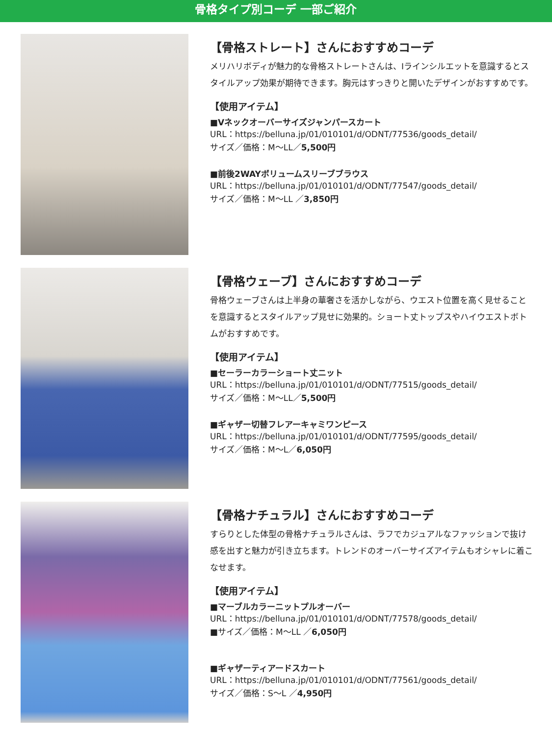骨格タイプ別コーデ 一部ご紹介
【骨格ストレート】さんにおすすめコーデ
メリハリボディが魅力的な骨格ストレートさんは、Iラインシルエットを意識するとスタイルアップ効果が期待できます。胸元はすっきりと開いたデザインがおすすめです。
【使用アイテム】
■Vネックオーバーサイズジャンパースカート
URL：https://belluna.jp/01/010101/d/ODNT/77536/goods_detail/
サイズ／価格：M～LL／5,500円
■前後2WAYボリュームスリーブブラウス
URL：https://belluna.jp/01/010101/d/ODNT/77547/goods_detail/
サイズ／価格：M～LL ／3,850円
【骨格ウェーブ】さんにおすすめコーデ
骨格ウェーブさんは上半身の華奢さを活かしながら、ウエスト位置を高く見せることを意識するとスタイルアップ見せに効果的。ショート丈トップスやハイウエストボトムがおすすめです。
【使用アイテム】
■セーラーカラーショート丈ニット
URL：https://belluna.jp/01/010101/d/ODNT/77515/goods_detail/
サイズ／価格：M～LL／5,500円
■ギャザー切替フレアーキャミワンピース
URL：https://belluna.jp/01/010101/d/ODNT/77595/goods_detail/
サイズ／価格：M～L／6,050円
【骨格ナチュラル】さんにおすすめコーデ
すらりとした体型の骨格ナチュラルさんは、ラフでカジュアルなファッションで抜け感を出すと魅力が引き立ちます。トレンドのオーバーサイズアイテムもオシャレに着こなせます。
【使用アイテム】
■マーブルカラーニットプルオーバー
URL：https://belluna.jp/01/010101/d/ODNT/77578/goods_detail/
■サイズ／価格：M～LL ／6,050円
■ギャザーティアードスカート
URL：https://belluna.jp/01/010101/d/ODNT/77561/goods_detail/
サイズ／価格：S～L ／4,950円